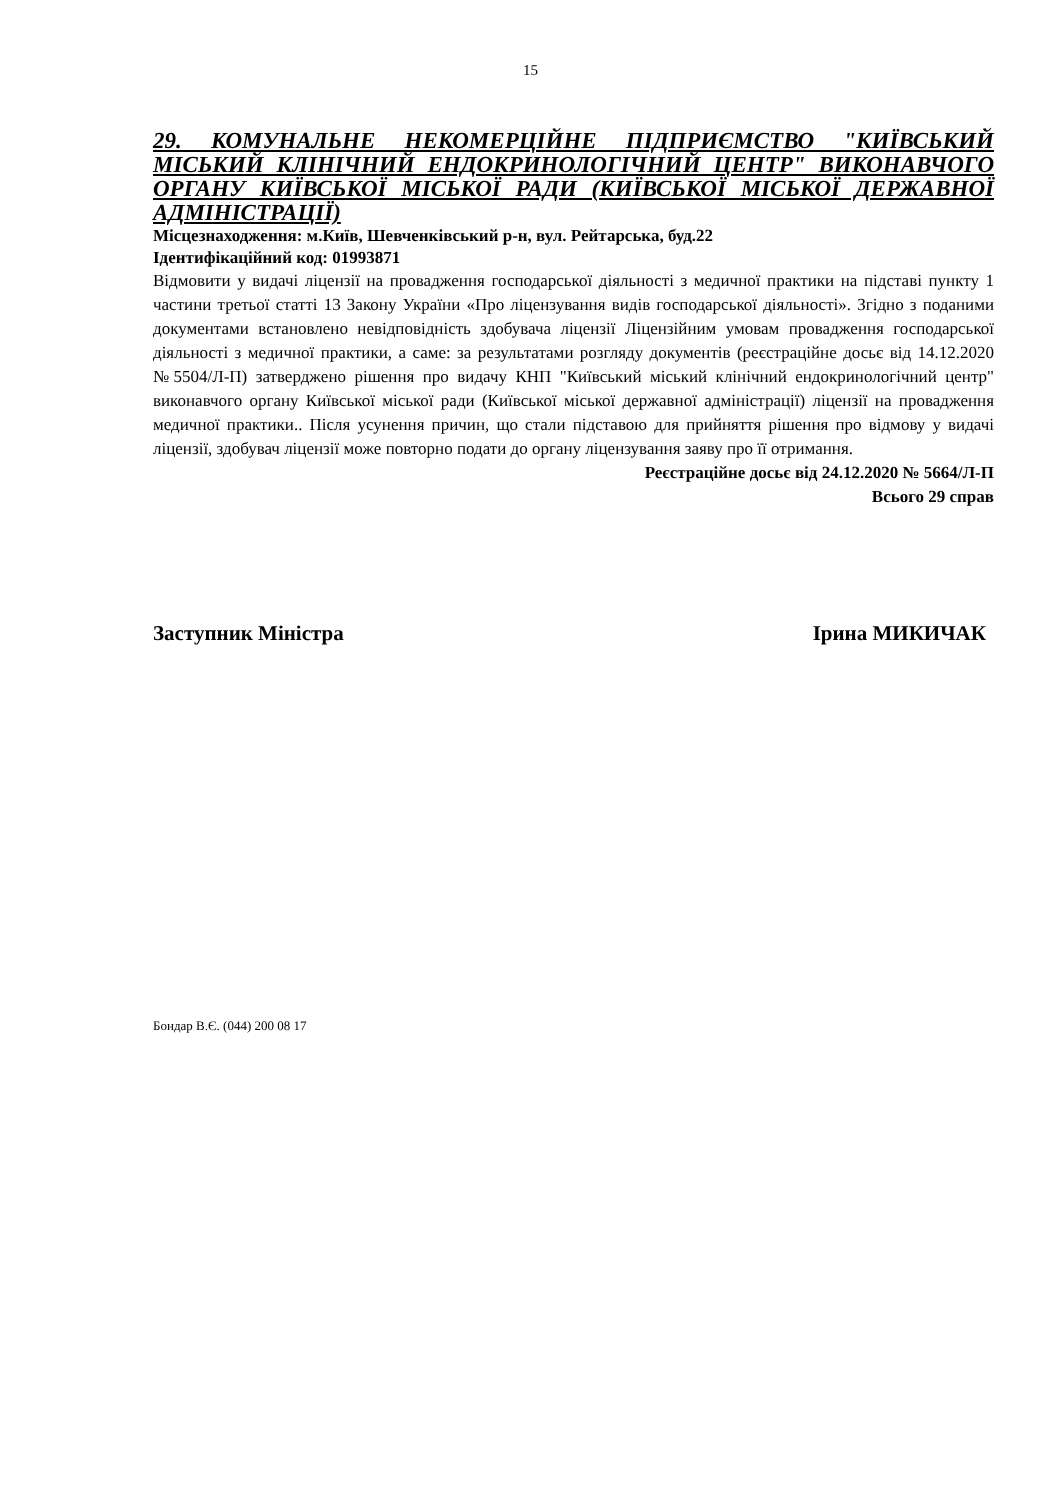15
29. КОМУНАЛЬНЕ НЕКОМЕРЦІЙНЕ ПІДПРИЄМСТВО "КИЇВСЬКИЙ МІСЬКИЙ КЛІНІЧНИЙ ЕНДОКРИНОЛОГІЧНИЙ ЦЕНТР" ВИКОНАВЧОГО ОРГАНУ КИЇВСЬКОЇ МІСЬКОЇ РАДИ (КИЇВСЬКОЇ МІСЬКОЇ ДЕРЖАВНОЇ АДМІНІСТРАЦІЇ)
Місцезнаходження: м.Київ, Шевченківський р-н, вул. Рейтарська, буд.22
Ідентифікаційний код: 01993871
Відмовити у видачі ліцензії на провадження господарської діяльності з медичної практики на підставі пункту 1 частини третьої статті 13 Закону України «Про ліцензування видів господарської діяльності». Згідно з поданими документами встановлено невідповідність здобувача ліцензії Ліцензійним умовам провадження господарської діяльності з медичної практики, а саме: за результатами розгляду документів (реєстраційне досьє від 14.12.2020 №5504/Л-П) затверджено рішення про видачу КНП "Київський міський клінічний ендокринологічний центр" виконавчого органу Київської міської ради (Київської міської державної адміністрації) ліцензії на провадження медичної практики.. Після усунення причин, що стали підставою для прийняття рішення про відмову у видачі ліцензії, здобувач ліцензії може повторно подати до органу ліцензування заяву про її отримання.
Реєстраційне досьє від 24.12.2020 № 5664/Л-П
Всього 29 справ
Заступник Міністра Ірина МИКИЧАК
Бондар В.Є. (044) 200 08 17